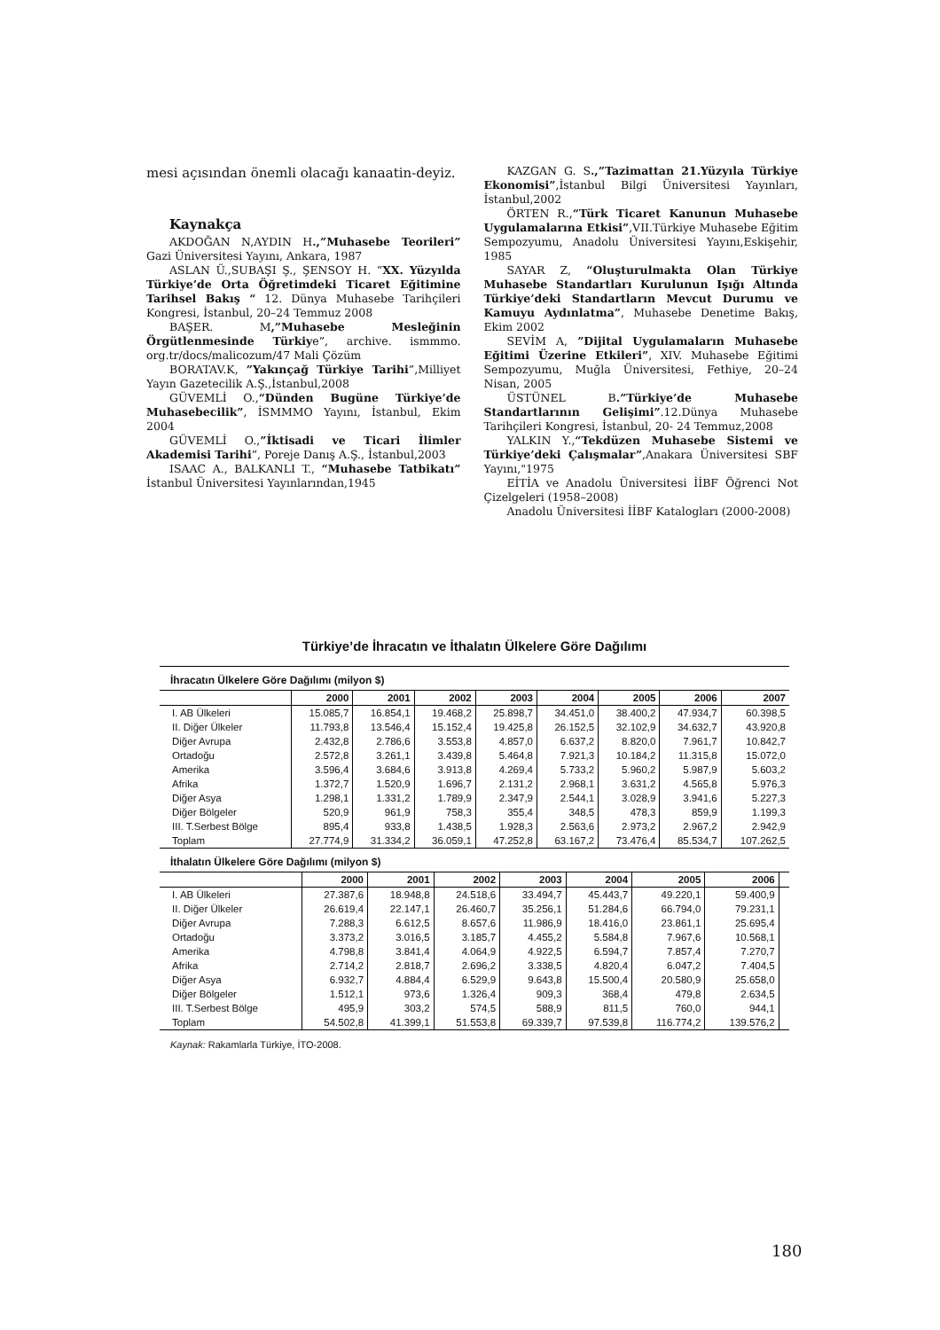mesi açısından önemli olacağı kanaatin-deyiz.
Kaynakça
AKDOĞAN N,AYDIN H.,”Muhasebe Teorileri” Gazi Üniversitesi Yayını, Ankara, 1987
ASLAN Ü.,SUBAŞI Ş., ŞENSOY H. “XX. Yüzyılda Türkiye’de Orta Öğretimdeki Ticaret Eğitimine Tarihsel Bakış “ 12. Dünya Muhasebe Tarihçileri Kongresi, İstanbul, 20–24 Temmuz 2008
BAŞER. M,”Muhasebe Mesleğinin Örgütlenmesinde Türkiye”, archive. ismmmo. org.tr/docs/malicozum/47 Mali Çözüm
BORATAV.K, ”Yakınçağ Türkiye Tarihi”,Milliyet Yayın Gazetecilik A.Ş.,İstanbul,2008
GÜVEMLİ O.,“Dünden Bugüne Türkiye’de Muhasebecilik”, İSMMMO Yayını, İstanbul, Ekim 2004
GÜVEMLİ O.,”İktisadi ve Ticari İlimler Akademisi Tarihi”, Poreje Danış A.Ş., İstanbul,2003
ISAAC A., BALKANLI T., “Muhasebe Tatbikatı” İstanbul Üniversitesi Yayınlarından,1945
KAZGAN G. S.,”Tazimattan 21.Yüzyıla Türkiye Ekonomisi”,İstanbul Bilgi Üniversitesi Yayınları, İstanbul,2002
ÖRTEN R.,“Türk Ticaret Kanunun Muhasebe Uygulamalarına Etkisi”,VII.Türkiye Muhasebe Eğitim Sempozyumu, Anadolu Üniversitesi Yayını,Eskişehir, 1985
SAYAR Z, “Oluşturulmakta Olan Türkiye Muhasebe Standartları Kurulunun Işığı Altında Türkiye’deki Standartların Mevcut Durumu ve Kamuyu Aydınlatma”, Muhasebe Denetime Bakış, Ekim 2002
SEVİM A, ”Dijital Uygulamaların Muhasebe Eğitimi Üzerine Etkileri”, XIV. Muhasebe Eğitimi Sempozyumu, Muğla Üniversitesi, Fethiye, 20–24 Nisan, 2005
ÜSTÜNEL B.”Türkiye’de Muhasebe Standartlarının Gelişimi”.12.Dünya Muhasebe Tarihçileri Kongresi, İstanbul, 20- 24 Temmuz,2008
YALKIN Y.,“Tekdüzen Muhasebe Sistemi ve Türkiye’deki Çalışmalar”,Anakara Üniversitesi SBF Yayını,"1975
EİTİA ve Anadolu Üniversitesi İİBF Öğrenci Not Çizelgeleri (1958–2008)
Anadolu Üniversitesi İİBF Katalogları (2000-2008)
Türkiye’de İhracatın ve İthalatın Ülkelere Göre Dağılımı
İhracatın Ülkelere Göre Dağılımı (milyon $)
| | 2000 | 2001 | 2002 | 2003 | 2004 | 2005 | 2006 | 2007 |
| --- | --- | --- | --- | --- | --- | --- | --- | --- |
| I. AB Ülkeleri | 15.085,7 | 16.854,1 | 19.468,2 | 25.898,7 | 34.451,0 | 38.400,2 | 47.934,7 | 60.398,5 |
| II. Diğer Ülkeler | 11.793,8 | 13.546,4 | 15.152,4 | 19.425,8 | 26.152,5 | 32.102,9 | 34.632,7 | 43.920,8 |
| Diğer Avrupa | 2.432,8 | 2.786,6 | 3.553,8 | 4.857,0 | 6.637,2 | 8.820,0 | 7.961,7 | 10.842,7 |
| Ortadoğu | 2.572,8 | 3.261,1 | 3.439,8 | 5.464,8 | 7.921,3 | 10.184,2 | 11.315,8 | 15.072,0 |
| Amerika | 3.596,4 | 3.684,6 | 3.913,8 | 4.269,4 | 5.733,2 | 5.960,2 | 5.987,9 | 5.603,2 |
| Afrika | 1.372,7 | 1.520,9 | 1.696,7 | 2.131,2 | 2.968,1 | 3.631,2 | 4.565,8 | 5.976,3 |
| Diğer Asya | 1.298,1 | 1.331,2 | 1.789,9 | 2.347,9 | 2.544,1 | 3.028,9 | 3.941,6 | 5.227,3 |
| Diğer Bölgeler | 520,9 | 961,9 | 758,3 | 355,4 | 348,5 | 478,3 | 859,9 | 1.199,3 |
| III. T.Serbest Bölge | 895,4 | 933,8 | 1.438,5 | 1.928,3 | 2.563,6 | 2.973,2 | 2.967,2 | 2.942,9 |
| Toplam | 27.774,9 | 31.334,2 | 36.059,1 | 47.252,8 | 63.167,2 | 73.476,4 | 85.534,7 | 107.262,5 |
İthalatın Ülkelere Göre Dağılımı (milyon $)
| | 2000 | 2001 | 2002 | 2003 | 2004 | 2005 | 2006 | |
| --- | --- | --- | --- | --- | --- | --- | --- | --- |
| I. AB Ülkeleri | 27.387,6 | 18.948,8 | 24.518,6 | 33.494,7 | 45.443,7 | 49.220,1 | 59.400,9 | |
| II. Diğer Ülkeler | 26.619,4 | 22.147,1 | 26.460,7 | 35.256,1 | 51.284,6 | 66.794,0 | 79.231,1 | |
| Diğer Avrupa | 7.288,3 | 6.612,5 | 8.657,6 | 11.986,9 | 18.416,0 | 23.861,1 | 25.695,4 | |
| Ortadoğu | 3.373,2 | 3.016,5 | 3.185,7 | 4.455,2 | 5.584,8 | 7.967,6 | 10.568,1 | |
| Amerika | 4.798,8 | 3.841,4 | 4.064,9 | 4.922,5 | 6.594,7 | 7.857,4 | 7.270,7 | |
| Afrika | 2.714,2 | 2.818,7 | 2.696,2 | 3.338,5 | 4.820,4 | 6.047,2 | 7.404,5 | |
| Diğer Asya | 6.932,7 | 4.884,4 | 6.529,9 | 9.643,8 | 15.500,4 | 20.580,9 | 25.658,0 | |
| Diğer Bölgeler | 1.512,1 | 973,6 | 1.326,4 | 909,3 | 368,4 | 479,8 | 2.634,5 | |
| III. T.Serbest Bölge | 495,9 | 303,2 | 574,5 | 588,9 | 811,5 | 760,0 | 944,1 | |
| Toplam | 54.502,8 | 41.399,1 | 51.553,8 | 69.339,7 | 97.539,8 | 116.774,2 | 139.576,2 | |
Kaynak: Rakamlarla Türkiye, İTO-2008.
180